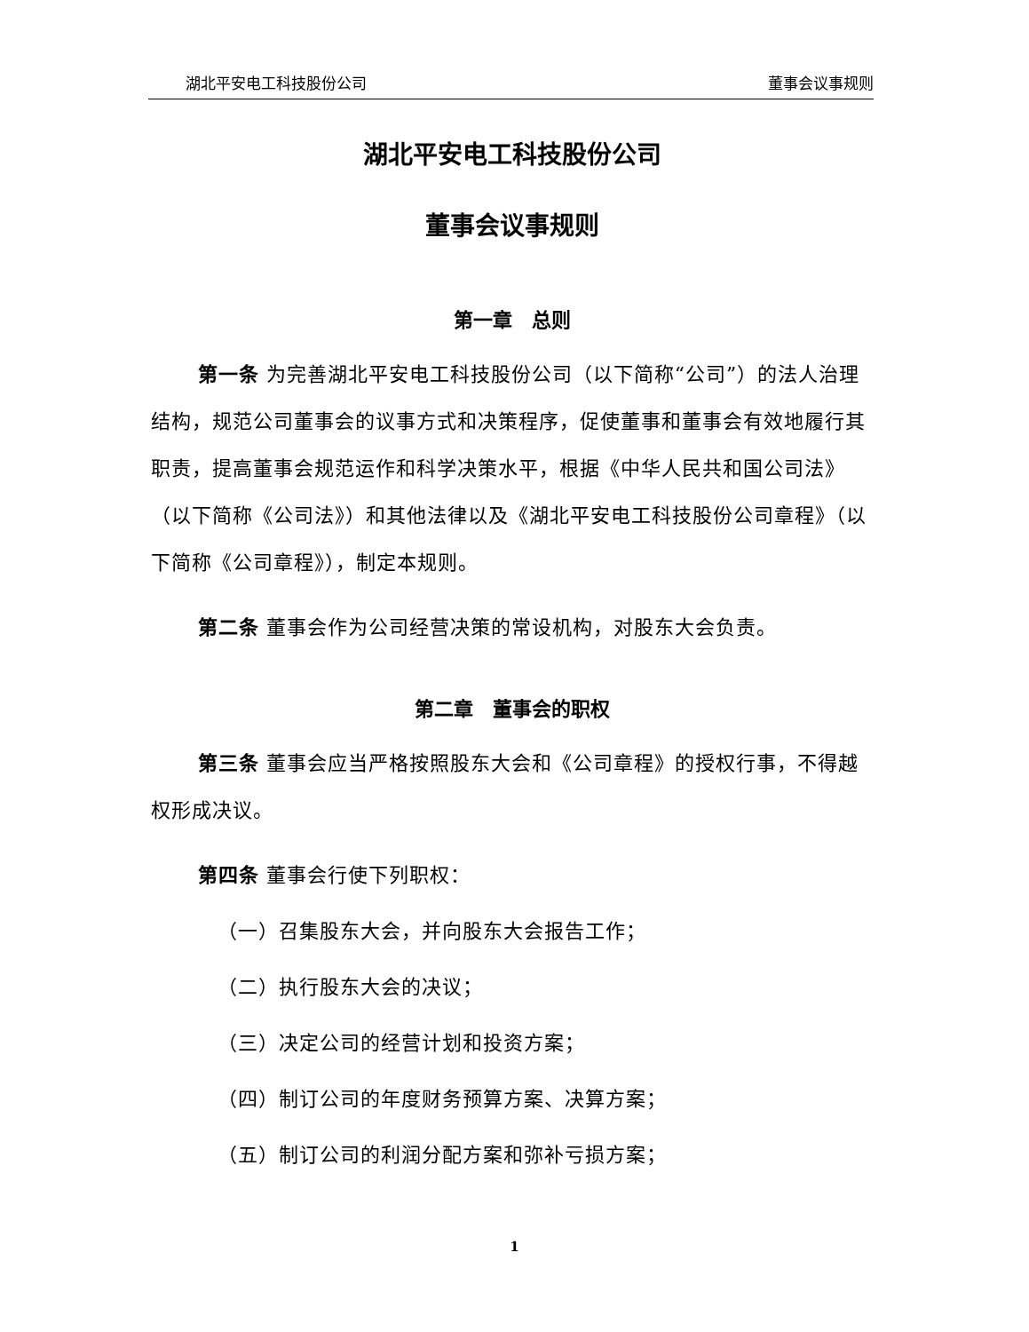湖北平安电工科技股份公司 董事会议事规则
湖北平安电工科技股份公司
董事会议事规则
第一章　总则
第一条 为完善湖北平安电工科技股份公司（以下简称“公司”）的法人治理结构，规范公司董事会的议事方式和决策程序，促使董事和董事会有效地履行其职责，提高董事会规范运作和科学决策水平，根据《中华人民共和国公司法》（以下简称《公司法》）和其他法律以及《湖北平安电工科技股份公司章程》（以下简称《公司章程》），制定本规则。
第二条 董事会作为公司经营决策的常设机构，对股东大会负责。
第二章　董事会的职权
第三条 董事会应当严格按照股东大会和《公司章程》的授权行事，不得越权形成决议。
第四条 董事会行使下列职权：
（一）召集股东大会，并向股东大会报告工作；
（二）执行股东大会的决议；
（三）决定公司的经营计划和投资方案；
（四）制订公司的年度财务预算方案、决算方案；
（五）制订公司的利润分配方案和弥补亏损方案；
1